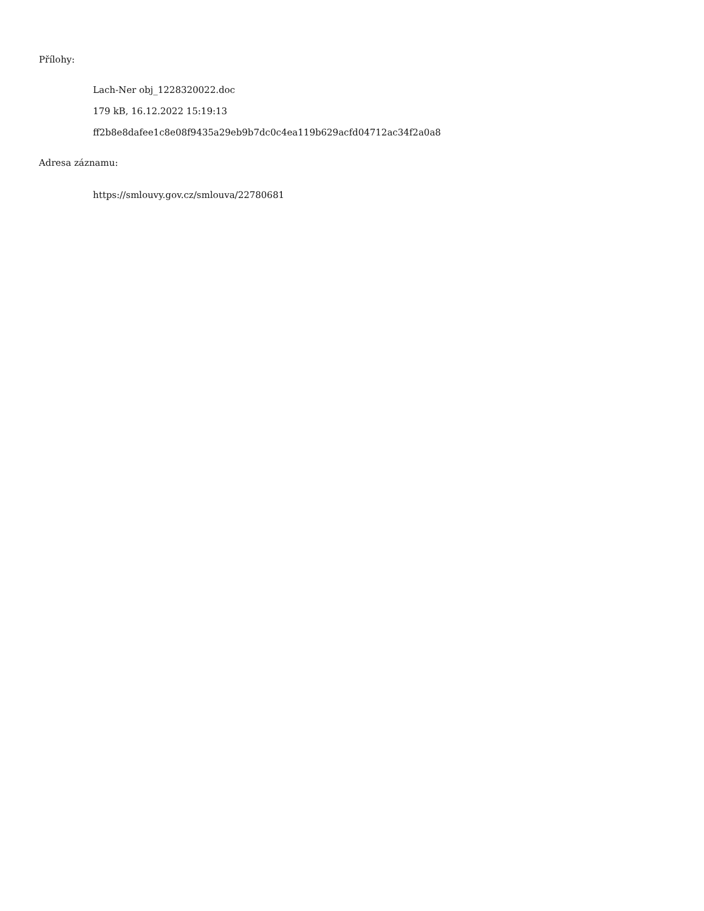Přílohy:
Lach-Ner obj_1228320022.doc
179 kB, 16.12.2022 15:19:13
ff2b8e8dafee1c8e08f9435a29eb9b7dc0c4ea119b629acfd04712ac34f2a0a8
Adresa záznamu:
https://smlouvy.gov.cz/smlouva/22780681